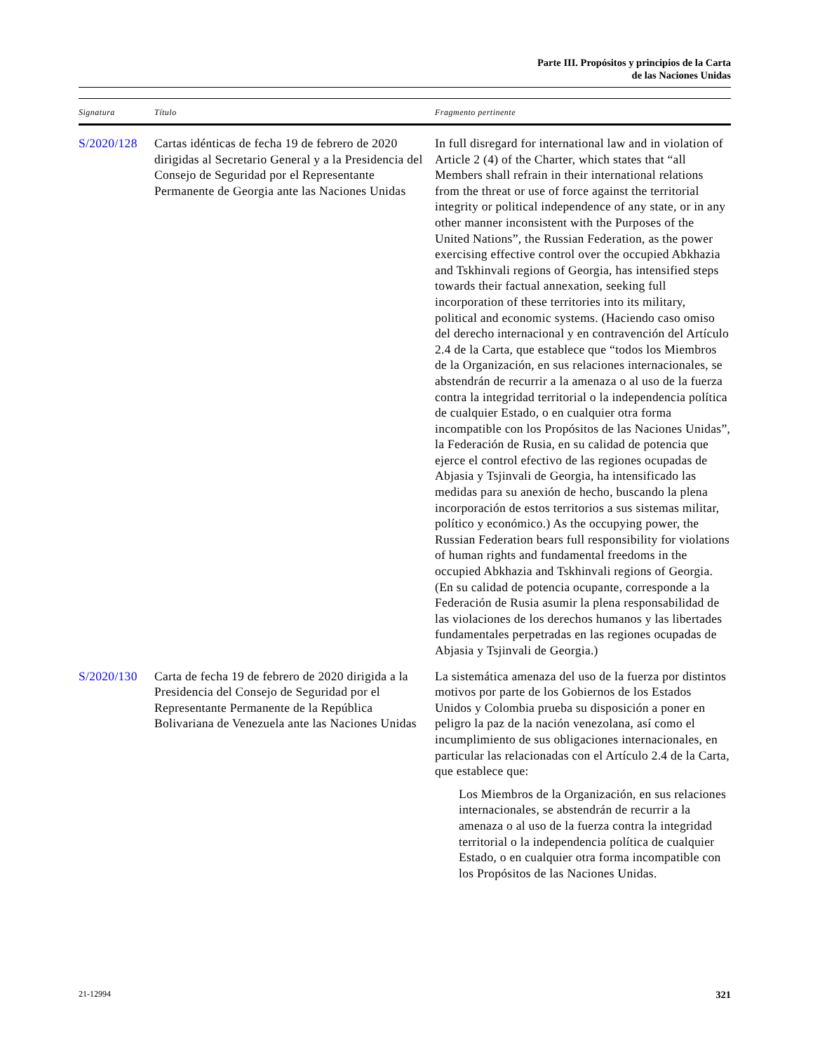Parte III. Propósitos y principios de la Carta
de las Naciones Unidas
| Signatura | Título | Fragmento pertinente |
| --- | --- | --- |
| S/2020/128 | Cartas idénticas de fecha 19 de febrero de 2020 dirigidas al Secretario General y a la Presidencia del Consejo de Seguridad por el Representante Permanente de Georgia ante las Naciones Unidas | In full disregard for international law and in violation of Article 2 (4) of the Charter, which states that “all Members shall refrain in their international relations from the threat or use of force against the territorial integrity or political independence of any state, or in any other manner inconsistent with the Purposes of the United Nations”, the Russian Federation, as the power exercising effective control over the occupied Abkhazia and Tskhinvali regions of Georgia, has intensified steps towards their factual annexation, seeking full incorporation of these territories into its military, political and economic systems. (Haciendo caso omiso del derecho internacional y en contravención del Artículo 2.4 de la Carta, que establece que “todos los Miembros de la Organización, en sus relaciones internacionales, se abstendrán de recurrir a la amenaza o al uso de la fuerza contra la integridad territorial o la independencia política de cualquier Estado, o en cualquier otra forma incompatible con los Propósitos de las Naciones Unidas”, la Federación de Rusia, en su calidad de potencia que ejerce el control efectivo de las regiones ocupadas de Abjasia y Tsjinvali de Georgia, ha intensificado las medidas para su anexión de hecho, buscando la plena incorporación de estos territorios a sus sistemas militar, político y económico.) As the occupying power, the Russian Federation bears full responsibility for violations of human rights and fundamental freedoms in the occupied Abkhazia and Tskhinvali regions of Georgia. (En su calidad de potencia ocupante, corresponde a la Federación de Rusia asumir la plena responsabilidad de las violaciones de los derechos humanos y las libertades fundamentales perpetradas en las regiones ocupadas de Abjasia y Tsjinvali de Georgia.) |
| S/2020/130 | Carta de fecha 19 de febrero de 2020 dirigida a la Presidencia del Consejo de Seguridad por el Representante Permanente de la República Bolivariana de Venezuela ante las Naciones Unidas | La sistemática amenaza del uso de la fuerza por distintos motivos por parte de los Gobiernos de los Estados Unidos y Colombia prueba su disposición a poner en peligro la paz de la nación venezolana, así como el incumplimiento de sus obligaciones internacionales, en particular las relacionadas con el Artículo 2.4 de la Carta, que establece que: Los Miembros de la Organización, en sus relaciones internacionales, se abstendrán de recurrir a la amenaza o al uso de la fuerza contra la integridad territorial o la independencia política de cualquier Estado, o en cualquier otra forma incompatible con los Propósitos de las Naciones Unidas. |
21-12994 321